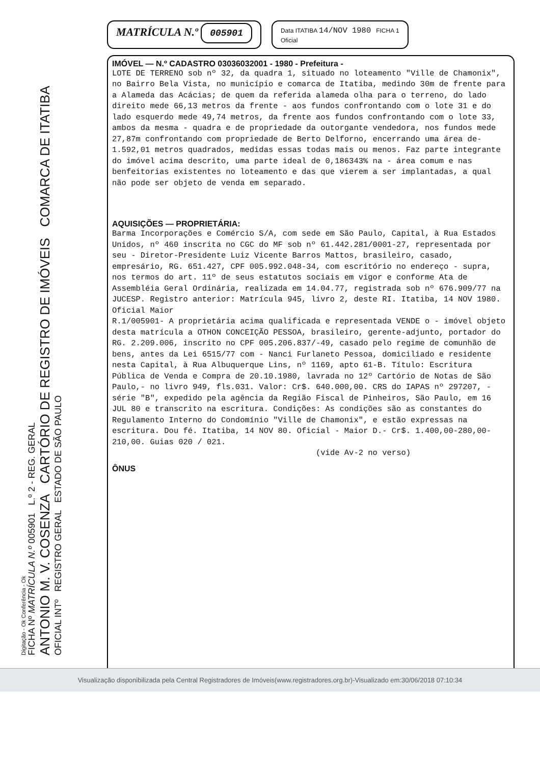Digitação - Ok Conferência - Ok
FICHA Nº MATRÍCULA N.º 005901 L.º 2 - REG. GERAL
ANTONIO M. V. COSENZA CARTÓRIO DE REGISTRO DE IMÓVEIS COMARCA DE ITATIBA
OFICIAL INTº REGISTRO GERAL ESTADO DE SÃO PAULO
MATRÍCULA N.º 005901
Data ITATIBA 14/NOV 1980 FICHA 1
Oficial
IMÓVEL — N.º CADASTRO 03036032001 - 1980 - Prefeitura -
LOTE DE TERRENO sob nº 32, da quadra 1, situado no loteamento "Ville de Chamonix", no Bairro Bela Vista, no município e comarca de Itatiba, medindo 30m de frente para a Alameda das Acácias; de quem da referida alameda olha para o terreno, do lado direito mede 66,13 metros da frente - aos fundos confrontando com o lote 31 e do lado esquerdo mede 49,74 metros, da frente aos fundos confrontando com o lote 33, ambos da mesma - quadra e de propriedade da outorgante vendedora, nos fundos mede 27,87m confrontando com propriedade de Berto Delforno, encerrando uma área de- 1.592,01 metros quadrados, medidas essas todas mais ou menos. Faz parte integrante do imóvel acima descrito, uma parte ideal de 0,186343% na - área comum e nas benfeitorias existentes no loteamento e das que vierem a ser implantadas, a qual não pode ser objeto de venda em separado.
AQUISIÇÕES — PROPRIETÁRIA:
Barma Incorporações e Comércio S/A, com sede em São Paulo, Capital, à Rua Estados Unidos, nº 460 inscrita no CGC do MF sob nº 61.442.281/0001-27, representada por seu - Diretor-Presidente Luiz Vicente Barros Mattos, brasileiro, casado, empresário, RG. 651.427, CPF 005.992.048-34, com escritório no endereço - supra, nos termos do art. 11º de seus estatutos sociais em vigor e conforme Ata de Assembléia Geral Ordinária, realizada em 14.04.77, registrada sob nº 676.909/77 na JUCESP. Registro anterior: Matrícula 945, livro 2, deste RI. Itatiba, 14 NOV 1980. Oficial Maior
R.1/005901- A proprietária acima qualificada e representada VENDE o - imóvel objeto desta matrícula a OTHON CONCEIÇÃO PESSOA, brasileiro, gerente-adjunto, portador do RG. 2.209.006, inscrito no CPF 005.206.837/-49, casado pelo regime de comunhão de bens, antes da Lei 6515/77 com - Nanci Furlaneto Pessoa, domiciliado e residente nesta Capital, à Rua Albuquerque Lins, nº 1169, apto 61-B. Título: Escritura Pública de Venda e Compra de 20.10.1980, lavrada no 12º Cartório de Notas de São Paulo,- no livro 949, fls.031. Valor: Cr$. 640.000,00. CRS do IAPAS nº 297207, - série "B", expedido pela agência da Região Fiscal de Pinheiros, São Paulo, em 16 JUL 80 e transcrito na escritura. Condições: As condições são as constantes do Regulamento Interno do Condomínio "Ville de Chamonix", e estão expressas na escritura. Dou fé. Itatiba, 14 NOV 80. Oficial - Maior D.- Cr$. 1.400,00-280,00-210,00. Guias 020 / 021.
(vide Av-2 no verso)
ÔNUS
Visualização disponibilizada pela Central Registradores de Imóveis(www.registradores.org.br)-Visualizado em:30/06/2018 07:10:34